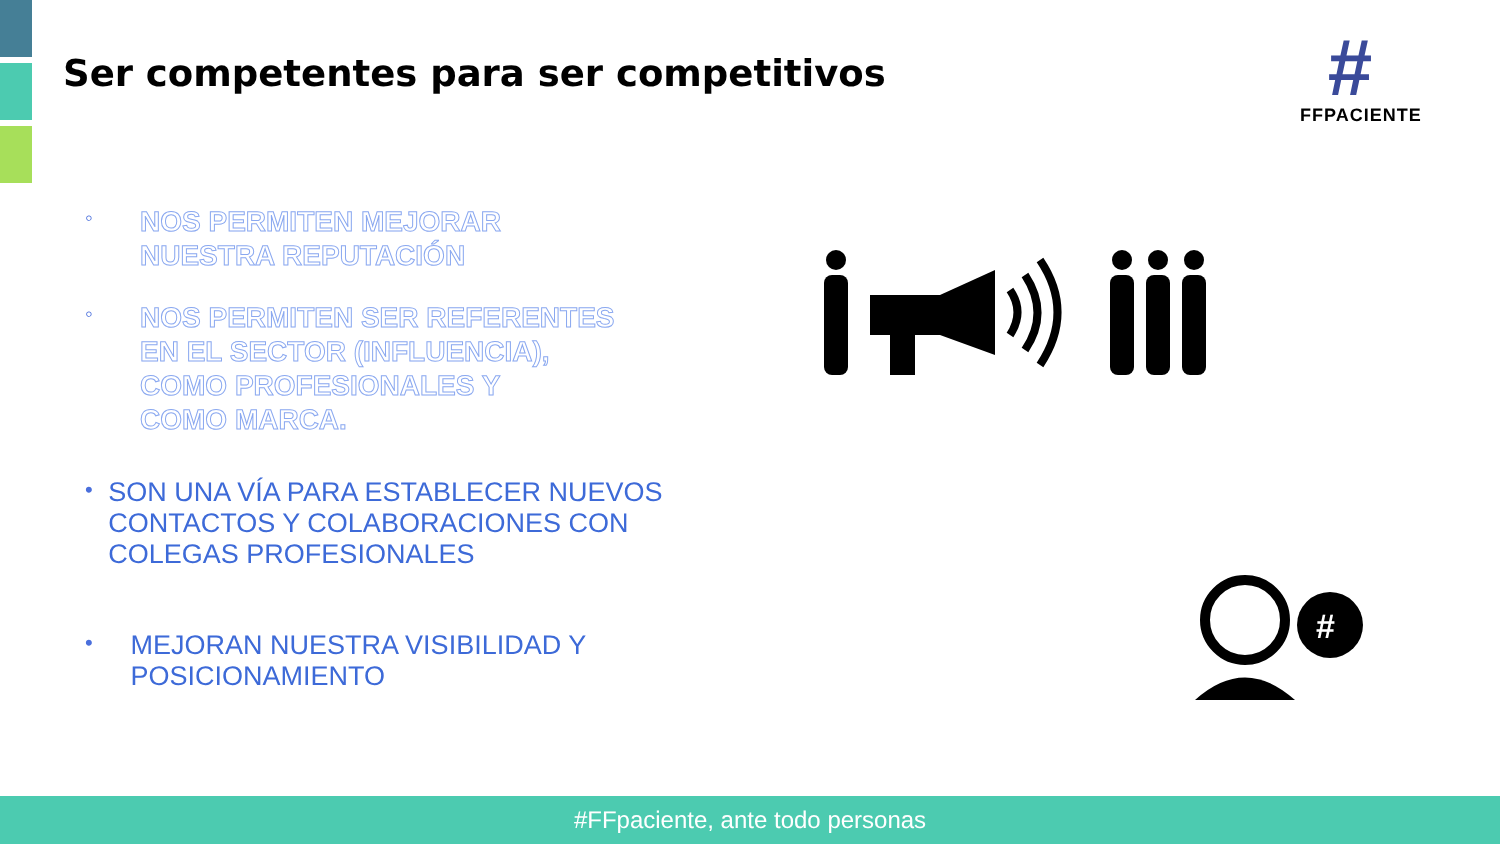Ser competentes para ser competitivos
#
FFPACIENTE
◦ NOS PERMITEN MEJORAR
NUESTRA REPUTACIÓN
◦ NOS PERMITEN SER REFERENTES
EN EL SECTOR (INFLUENCIA),
COMO PROFESIONALES Y
COMO MARCA.
• SON UNA VÍA PARA ESTABLECER NUEVOS CONTACTOS Y COLABORACIONES CON COLEGAS PROFESIONALES
• MEJORAN NUESTRA VISIBILIDAD Y POSICIONAMIENTO
#
#FFpaciente, ante todo personas